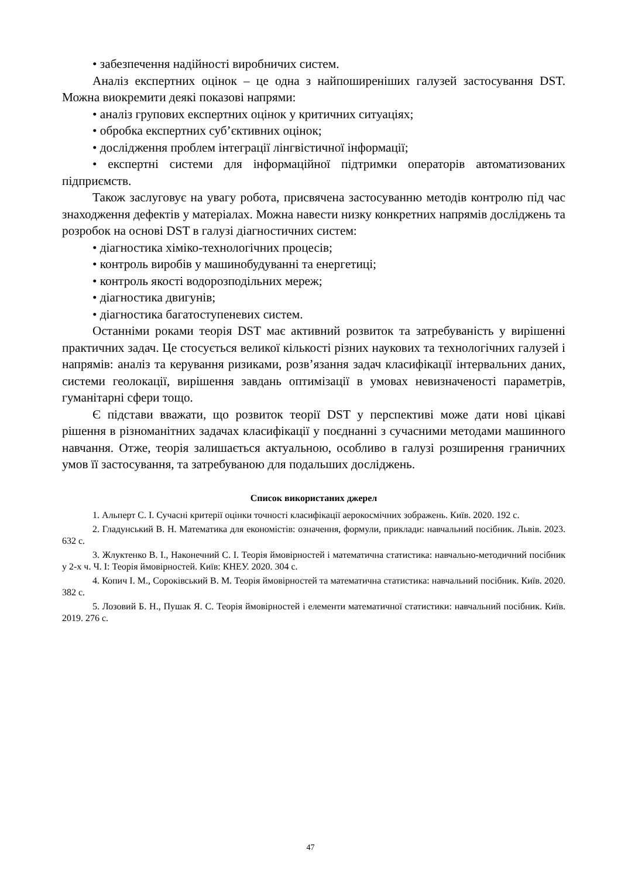• забезпечення надійності виробничих систем.
Аналіз експертних оцінок – це одна з найпоширеніших галузей застосування DST. Можна виокремити деякі показові напрями:
• аналіз групових експертних оцінок у критичних ситуаціях;
• обробка експертних суб’єктивних оцінок;
• дослідження проблем інтеграції лінгвістичної інформації;
• експертні системи для інформаційної підтримки операторів автоматизованих підприємств.
Також заслуговує на увагу робота, присвячена застосуванню методів контролю під час знаходження дефектів у матеріалах. Можна навести низку конкретних напрямів досліджень та розробок на основі DST в галузі діагностичних систем:
• діагностика хіміко-технологічних процесів;
• контроль виробів у машинобудуванні та енергетиці;
• контроль якості водорозподільних мереж;
• діагностика двигунів;
• діагностика багатоступеневих систем.
Останніми роками теорія DST має активний розвиток та затребуваність у вирішенні практичних задач. Це стосується великої кількості різних наукових та технологічних галузей і напрямів: аналіз та керування ризиками, розв’язання задач класифікації інтервальних даних, системи геолокації, вирішення завдань оптимізації в умовах невизначеності параметрів, гуманітарні сфери тощо.
Є підстави вважати, що розвиток теорії DST у перспективі може дати нові цікаві рішення в різноманітних задачах класифікації у поєднанні з сучасними методами машинного навчання. Отже, теорія залишається актуальною, особливо в галузі розширення граничних умов її застосування, та затребуваною для подальших досліджень.
Список використаних джерел
1. Альперт С. І. Сучасні критерії оцінки точності класифікації аерокосмічних зображень. Київ. 2020. 192 с.
2. Гладунський В. Н. Математика для економістів: означення, формули, приклади: навчальний посібник. Львів. 2023. 632 с.
3. Жлуктенко В. І., Наконечний С. І. Теорія ймовірностей і математична статистика: навчально-методичний посібник у 2-х ч. Ч. І: Теорія ймовірностей. Київ: КНЕУ. 2020. 304 с.
4. Копич І. М., Сороківський В. М. Теорія ймовірностей та математична статистика: навчальний посібник. Київ. 2020. 382 с.
5. Лозовий Б. Н., Пушак Я. С. Теорія ймовірностей і елементи математичної статистики: навчальний посібник. Київ. 2019. 276 с.
47